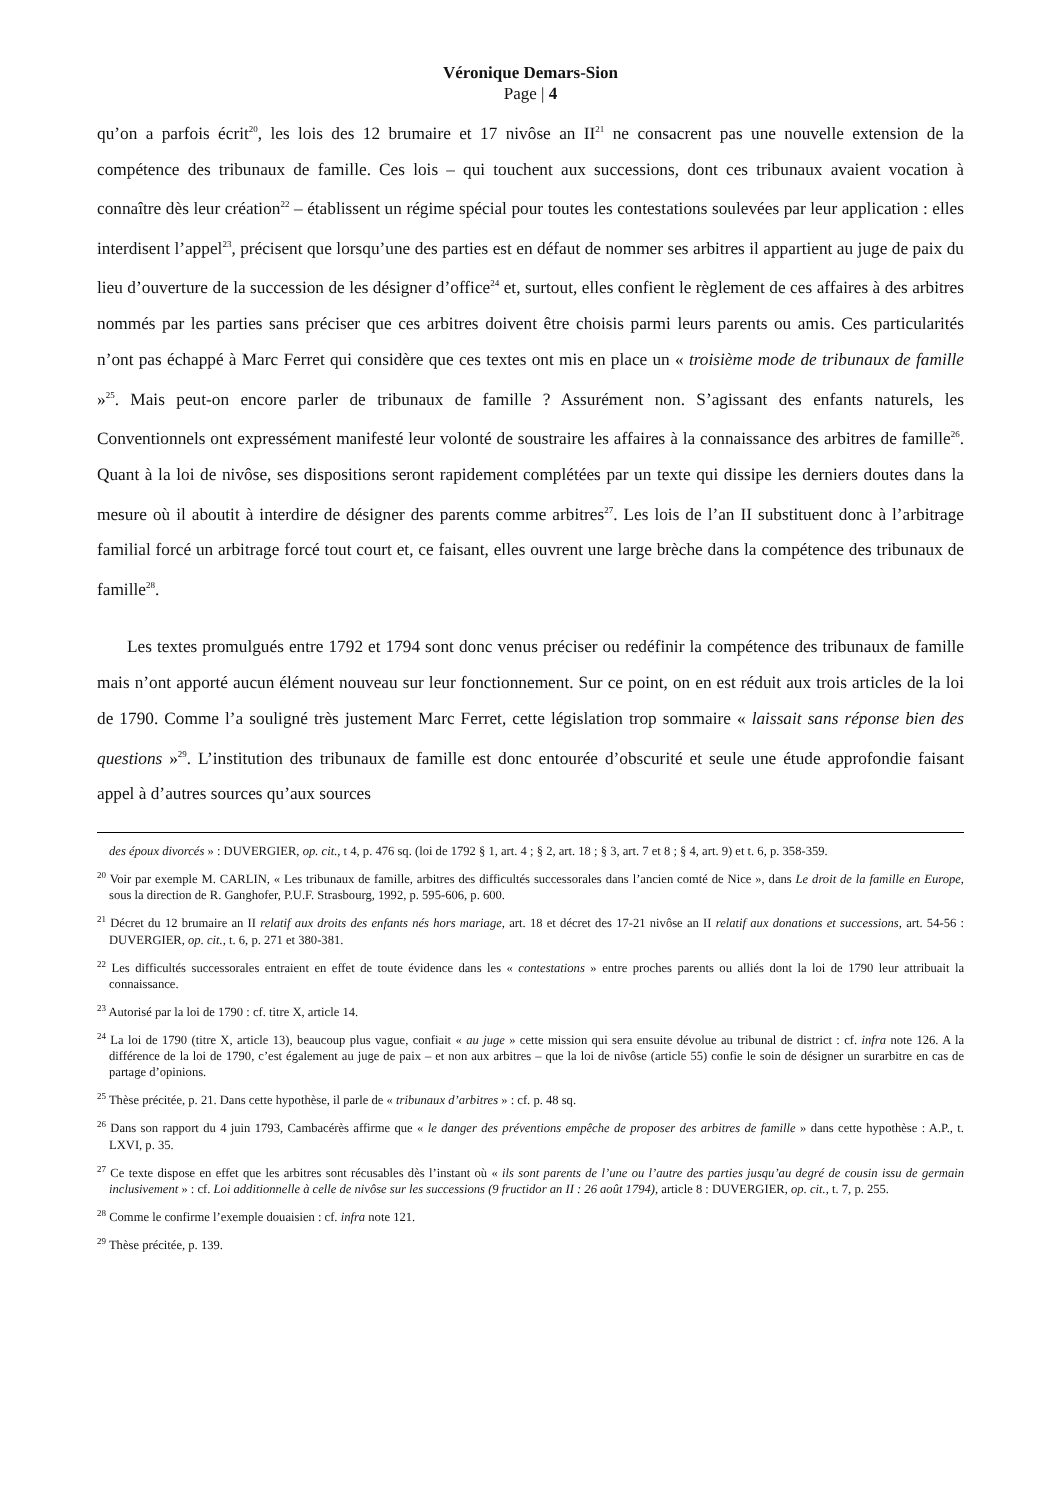Véronique Demars-Sion
Page | 4
qu’on a parfois écrit<sup>20</sup>, les lois des 12 brumaire et 17 nivôse an II<sup>21</sup> ne consacrent pas une nouvelle extension de la compétence des tribunaux de famille. Ces lois – qui touchent aux successions, dont ces tribunaux avaient vocation à connaître dès leur création<sup>22</sup> – établissent un régime spécial pour toutes les contestations soulevées par leur application : elles interdisent l’appel<sup>23</sup>, précisent que lorsqu’une des parties est en défaut de nommer ses arbitres il appartient au juge de paix du lieu d’ouverture de la succession de les désigner d’office<sup>24</sup> et, surtout, elles confient le règlement de ces affaires à des arbitres nommés par les parties sans préciser que ces arbitres doivent être choisis parmi leurs parents ou amis. Ces particularités n’ont pas échappé à Marc Ferret qui considère que ces textes ont mis en place un « troisième mode de tribunaux de famille »<sup>25</sup>. Mais peut-on encore parler de tribunaux de famille ? Assurément non. S’agissant des enfants naturels, les Conventionnels ont expressément manifesté leur volonté de soustraire les affaires à la connaissance des arbitres de famille<sup>26</sup>. Quant à la loi de nivôse, ses dispositions seront rapidement complétées par un texte qui dissipe les derniers doutes dans la mesure où il aboutit à interdire de désigner des parents comme arbitres<sup>27</sup>. Les lois de l’an II substituent donc à l’arbitrage familial forcé un arbitrage forcé tout court et, ce faisant, elles ouvrent une large brèche dans la compétence des tribunaux de famille<sup>28</sup>.
Les textes promulgués entre 1792 et 1794 sont donc venus préciser ou redéfinir la compétence des tribunaux de famille mais n’ont apporté aucun élément nouveau sur leur fonctionnement. Sur ce point, on en est réduit aux trois articles de la loi de 1790. Comme l’a souligné très justement Marc Ferret, cette législation trop sommaire « laissait sans réponse bien des questions »<sup>29</sup>. L’institution des tribunaux de famille est donc entourée d’obscurité et seule une étude approfondie faisant appel à d’autres sources qu’aux sources
des époux divorcés » : DUVERGIER, op. cit., t 4, p. 476 sq. (loi de 1792 § 1, art. 4 ; § 2, art. 18 ; § 3, art. 7 et 8 ; § 4, art. 9) et t. 6, p. 358-359.
<sup>20</sup> Voir par exemple M. CARLIN, « Les tribunaux de famille, arbitres des difficultés successorales dans l’ancien comté de Nice », dans Le droit de la famille en Europe, sous la direction de R. Ganghofer, P.U.F. Strasbourg, 1992, p. 595-606, p. 600.
<sup>21</sup> Décret du 12 brumaire an II relatif aux droits des enfants nés hors mariage, art. 18 et décret des 17-21 nivôse an II relatif aux donations et successions, art. 54-56 : DUVERGIER, op. cit., t. 6, p. 271 et 380-381.
<sup>22</sup> Les difficultés successorales entraient en effet de toute évidence dans les « contestations » entre proches parents ou alliés dont la loi de 1790 leur attribuait la connaissance.
<sup>23</sup> Autorisé par la loi de 1790 : cf. titre X, article 14.
<sup>24</sup> La loi de 1790 (titre X, article 13), beaucoup plus vague, confiait « au juge » cette mission qui sera ensuite dévolue au tribunal de district : cf. infra note 126. A la différence de la loi de 1790, c’est également au juge de paix – et non aux arbitres – que la loi de nivôse (article 55) confie le soin de désigner un surarbitre en cas de partage d’opinions.
<sup>25</sup> Thèse précitée, p. 21. Dans cette hypothèse, il parle de « tribunaux d’arbitres » : cf. p. 48 sq.
<sup>26</sup> Dans son rapport du 4 juin 1793, Cambacérès affirme que « le danger des préventions empêche de proposer des arbitres de famille » dans cette hypothèse : A.P., t. LXVI, p. 35.
<sup>27</sup> Ce texte dispose en effet que les arbitres sont récusables dès l’instant où « ils sont parents de l’une ou l’autre des parties jusqu’au degré de cousin issu de germain inclusivement » : cf. Loi additionnelle à celle de nivôse sur les successions (9 fructidor an II : 26 août 1794), article 8 : DUVERGIER, op. cit., t. 7, p. 255.
<sup>28</sup> Comme le confirme l’exemple douaisien : cf. infra note 121.
<sup>29</sup> Thèse précitée, p. 139.